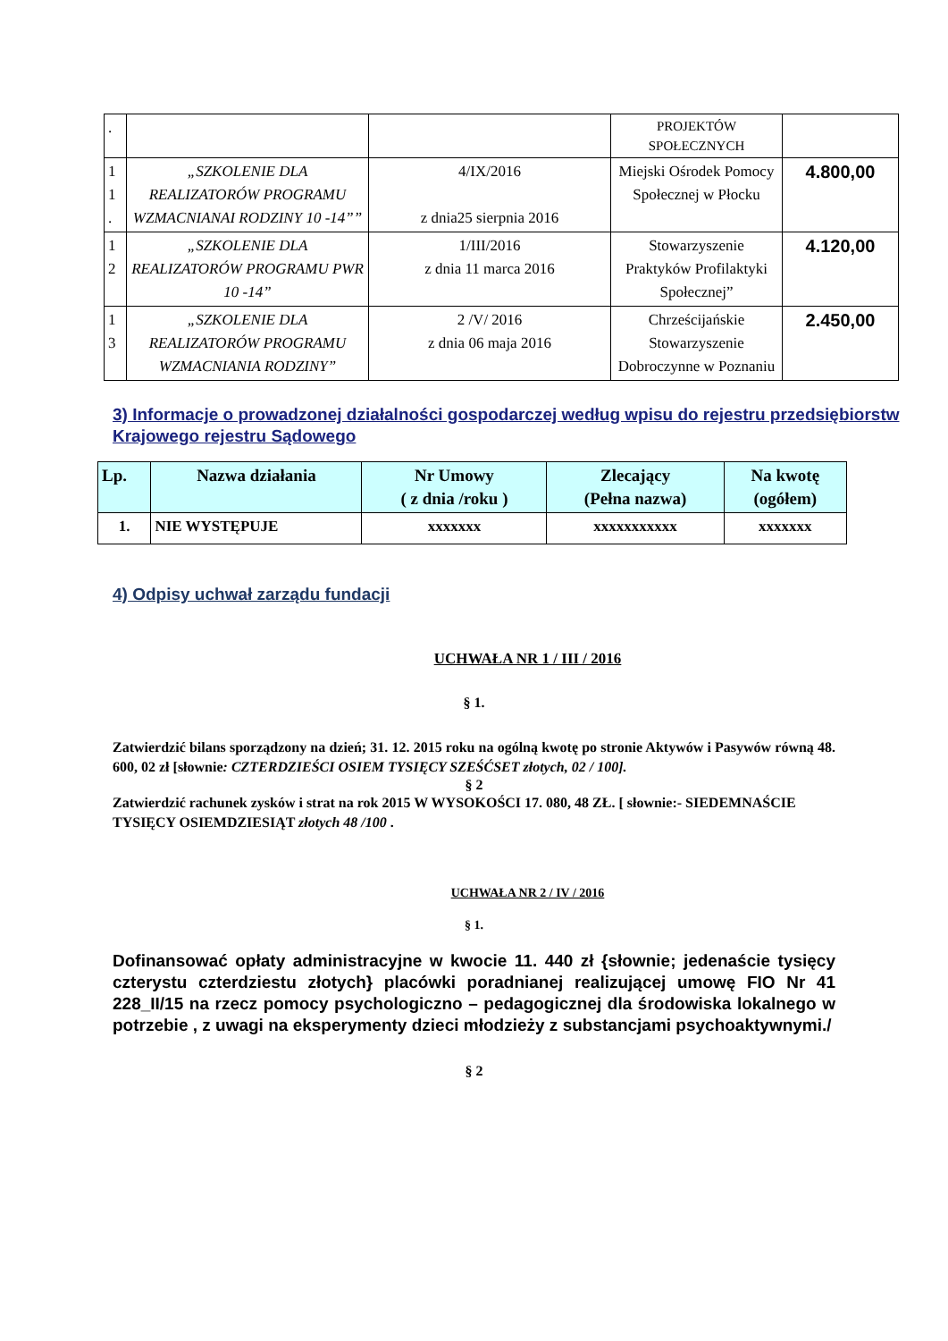| . | | | PROJEKTÓW SPOŁECZNYCH | |
| 1 1 . | „SZKOLENIE DLA REALIZATORÓW PROGRAMU WZMACNIANAI RODZINY 10 -14”” | 4/IX/2016 z dnia25 sierpnia 2016 | Miejski Ośrodek Pomocy Społecznej w Płocku | 4.800,00 |
| 1 2 | „SZKOLENIE DLA REALIZATORÓW PROGRAMU PWR 10 -14” | 1/III/2016 z dnia 11 marca 2016 | Stowarzyszenie Praktyków Profilaktyki Społecznej” | 4.120,00 |
| 1 3 | „SZKOLENIE DLA REALIZATORÓW PROGRAMU WZMACNIANIA RODZINY” | 2 /V/ 2016 z dnia 06 maja 2016 | Chrześcijańskie Stowarzyszenie Dobroczynne w Poznaniu | 2.450,00 |
3) Informacje o prowadzonej działalności gospodarczej według wpisu do rejestru przedsiębiorstw Krajowego rejestru Sądowego
| Lp. | Nazwa działania | Nr Umowy ( z dnia /roku ) | Zlecający (Pełna nazwa) | Na kwotę (ogółem) |
| --- | --- | --- | --- | --- |
| 1. | NIE WYSTĘPUJE | xxxxxxx | xxxxxxxxxxx | xxxxxxx |
4) Odpisy uchwał zarządu fundacji
UCHWAŁA NR 1 / III / 2016
§ 1.
Zatwierdzić bilans sporządzony na dzień; 31. 12. 2015 roku na ogólną kwotę po stronie Aktywów i Pasywów równą 48. 600, 02 zł [słownie: CZTERDZIEŚCI OSIEM TYSIĘCY SZEŚĆSET złotych, 02 / 100].
§ 2
Zatwierdzić rachunek zysków i strat na rok 2015 W WYSOKOŚCI 17. 080, 48 ZŁ. [ słownie:- SIEDEMNAŚCIE TYSIĘCY OSIEMDZIESIĄT złotych 48 /100 .
UCHWAŁA NR 2 / IV / 2016
§ 1.
Dofinansować opłaty administracyjne w kwocie 11. 440 zł {słownie; jedenaście tysięcy czterystu czterdziestu złotych} placówki poradnianej realizującej umowę FIO Nr 41 228_II/15 na rzecz pomocy psychologiczno – pedagogicznej dla środowiska lokalnego w potrzebie , z uwagi na eksperymenty dzieci młodzieży z substancjami psychoaktywnymi./
§ 2